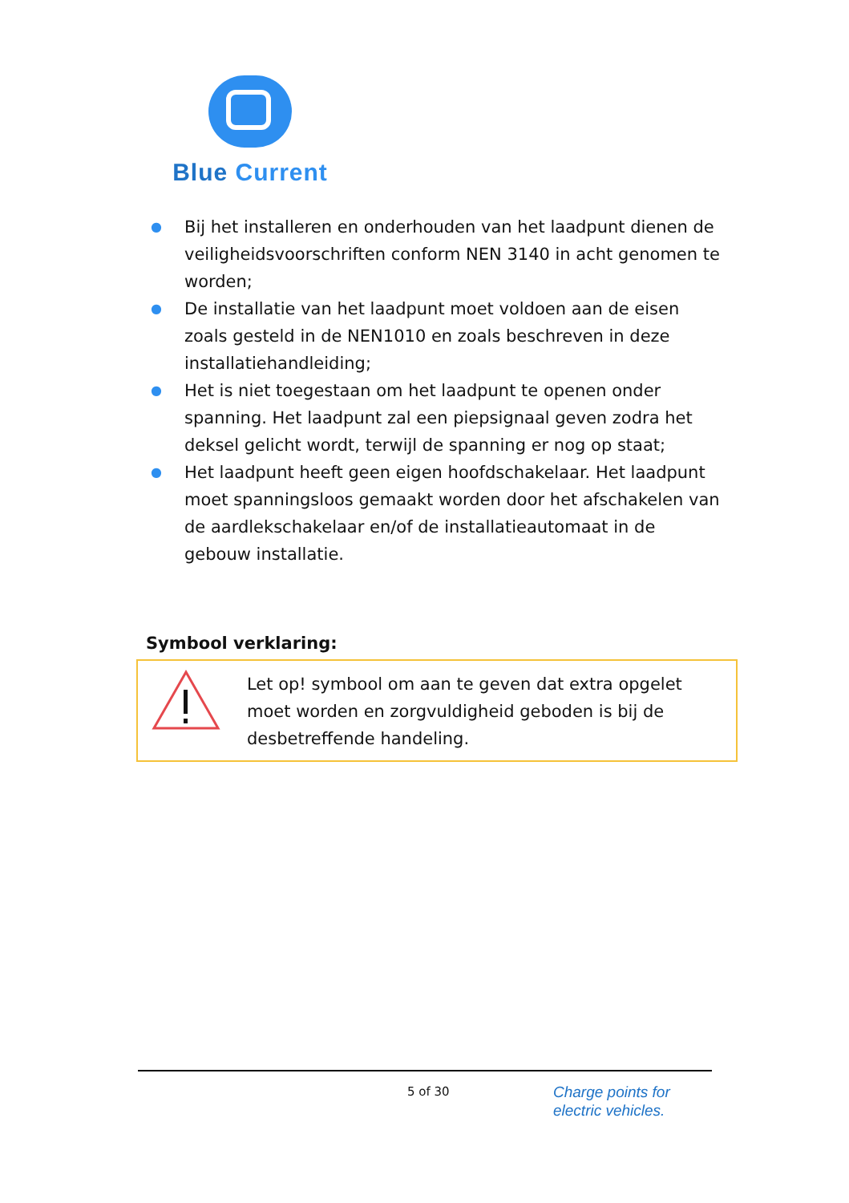Blue Current
● Bij het installeren en onderhouden van het laadpunt dienen de veiligheidsvoorschriften conform NEN 3140 in acht genomen te worden;
● De installatie van het laadpunt moet voldoen aan de eisen zoals gesteld in de NEN1010 en zoals beschreven in deze installatiehandleiding;
● Het is niet toegestaan om het laadpunt te openen onder spanning. Het laadpunt zal een piepsignaal geven zodra het deksel gelicht wordt, terwijl de spanning er nog op staat;
● Het laadpunt heeft geen eigen hoofdschakelaar. Het laadpunt moet spanningsloos gemaakt worden door het afschakelen van de aardlekschakelaar en/of de installatieautomaat in de gebouw installatie.
Symbool verklaring:
Let op! symbool om aan te geven dat extra opgelet moet worden en zorgvuldigheid geboden is bij de desbetreffende handeling.
5 of 30
Charge points for
electric vehicles.